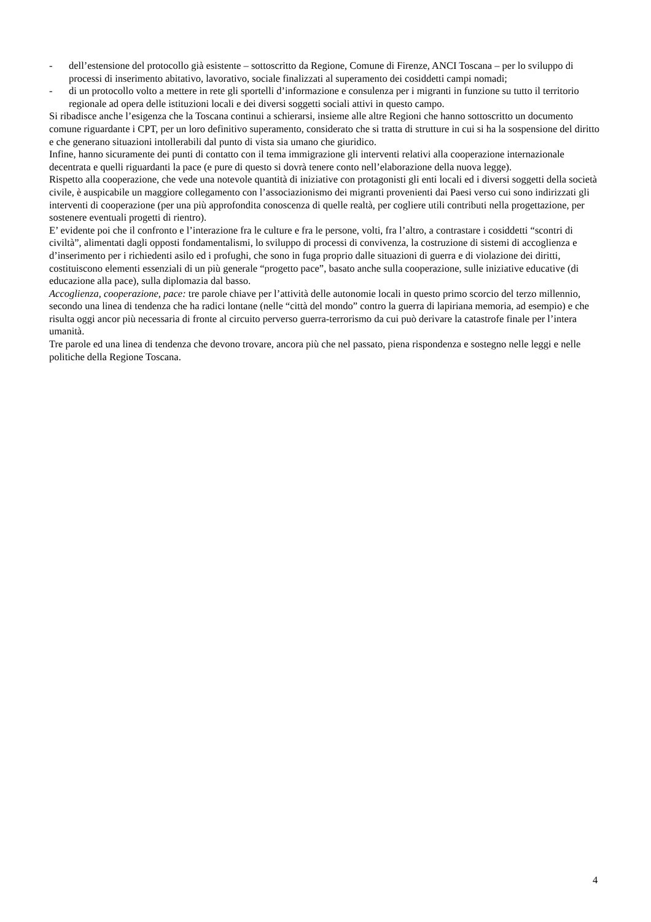- dell’estensione del protocollo già esistente – sottoscritto da Regione, Comune di Firenze, ANCI Toscana – per lo sviluppo di processi di inserimento abitativo, lavorativo, sociale finalizzati al superamento dei cosiddetti campi nomadi;
- di un protocollo volto a mettere in rete gli sportelli d’informazione e consulenza per i migranti in funzione su tutto il territorio regionale ad opera delle istituzioni locali e dei diversi soggetti sociali attivi in questo campo.
Si ribadisce anche l’esigenza che la Toscana continui a schierarsi, insieme alle altre Regioni che hanno sottoscritto un documento comune riguardante i CPT, per un loro definitivo superamento, considerato che si tratta di strutture in cui si ha la sospensione del diritto e che generano situazioni intollerabili dal punto di vista sia umano che giuridico.
Infine, hanno sicuramente dei punti di contatto con il tema immigrazione gli interventi relativi alla cooperazione internazionale decentrata e quelli riguardanti la pace (e pure di questo si dovrà tenere conto nell’elaborazione della nuova legge).
Rispetto alla cooperazione, che vede una notevole quantità di iniziative con protagonisti gli enti locali ed i diversi soggetti della società civile, è auspicabile un maggiore collegamento con l’associazionismo dei migranti provenienti dai Paesi verso cui sono indirizzati gli interventi di cooperazione (per una più approfondita conoscenza di quelle realtà, per cogliere utili contributi nella progettazione, per sostenere eventuali progetti di rientro).
E’ evidente poi che il confronto e l’interazione fra le culture e fra le persone, volti, fra l’altro, a contrastare i cosiddetti “scontri di civiltà”, alimentati dagli opposti fondamentalismi, lo sviluppo di processi di convivenza, la costruzione di sistemi di accoglienza e d’inserimento per i richiedenti asilo ed i profughi, che sono in fuga proprio dalle situazioni di guerra e di violazione dei diritti, costituiscono elementi essenziali di un più generale “progetto pace”, basato anche sulla cooperazione, sulle iniziative educative (di educazione alla pace), sulla diplomazia dal basso.
Accoglienza, cooperazione, pace: tre parole chiave per l’attività delle autonomie locali in questo primo scorcio del terzo millennio, secondo una linea di tendenza che ha radici lontane (nelle “città del mondo” contro la guerra di lapiriana memoria, ad esempio) e che risulta oggi ancor più necessaria di fronte al circuito perverso guerra-terrorismo da cui può derivare la catastrofe finale per l’intera umanità.
Tre parole ed una linea di tendenza che devono trovare, ancora più che nel passato, piena rispondenza e sostegno nelle leggi e nelle politiche della Regione Toscana.
4